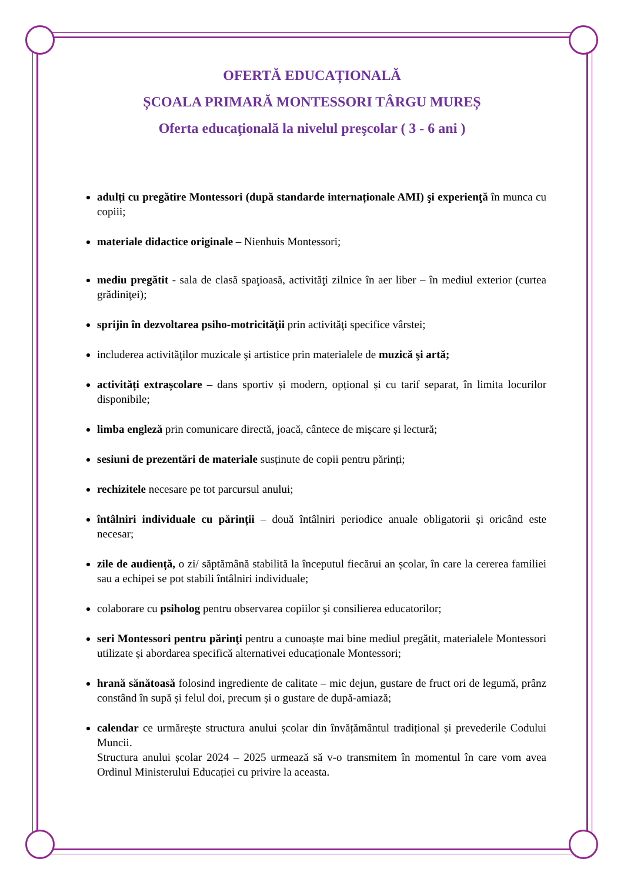OFERTĂ EDUCAȚIONALĂ
ȘCOALA PRIMARĂ MONTESSORI TÂRGU MUREȘ
Oferta educaţională la nivelul preşcolar ( 3 - 6 ani )
adulți cu pregătire Montessori (după standarde internaționale AMI) şi experienţă în munca cu copiii;
materiale didactice originale – Nienhuis Montessori;
mediu pregătit - sala de clasă spaţioasă, activităţi zilnice în aer liber – în mediul exterior (curtea grădiniţei);
sprijin în dezvoltarea psiho-motricităţii prin activităţi specifice vârstei;
includerea activităţilor muzicale şi artistice prin materialele de muzică şi artă;
activități extrașcolare – dans sportiv și modern, opțional și cu tarif separat, în limita locurilor disponibile;
limba engleză prin comunicare directă, joacă, cântece de mișcare și lectură;
sesiuni de prezentări de materiale susținute de copii pentru părinți;
rechizitele necesare pe tot parcursul anului;
întâlniri individuale cu părinții – două întâlniri periodice anuale obligatorii și oricând este necesar;
zile de audiență, o zi/ săptămână stabilită la începutul fiecărui an școlar, în care la cererea familiei sau a echipei se pot stabili întâlniri individuale;
colaborare cu psiholog pentru observarea copiilor şi consilierea educatorilor;
seri Montessori pentru părinţi pentru a cunoaște mai bine mediul pregătit, materialele Montessori utilizate și abordarea specifică alternativei educaționale Montessori;
hrană sănătoasă folosind ingrediente de calitate – mic dejun, gustare de fruct ori de legumă, prânz constând în supă și felul doi, precum și o gustare de după-amiază;
calendar ce urmărește structura anului școlar din învățământul tradițional și prevederile Codului Muncii.
Structura anului școlar 2024 – 2025 urmează să v-o transmitem în momentul în care vom avea Ordinul Ministerului Educației cu privire la aceasta.